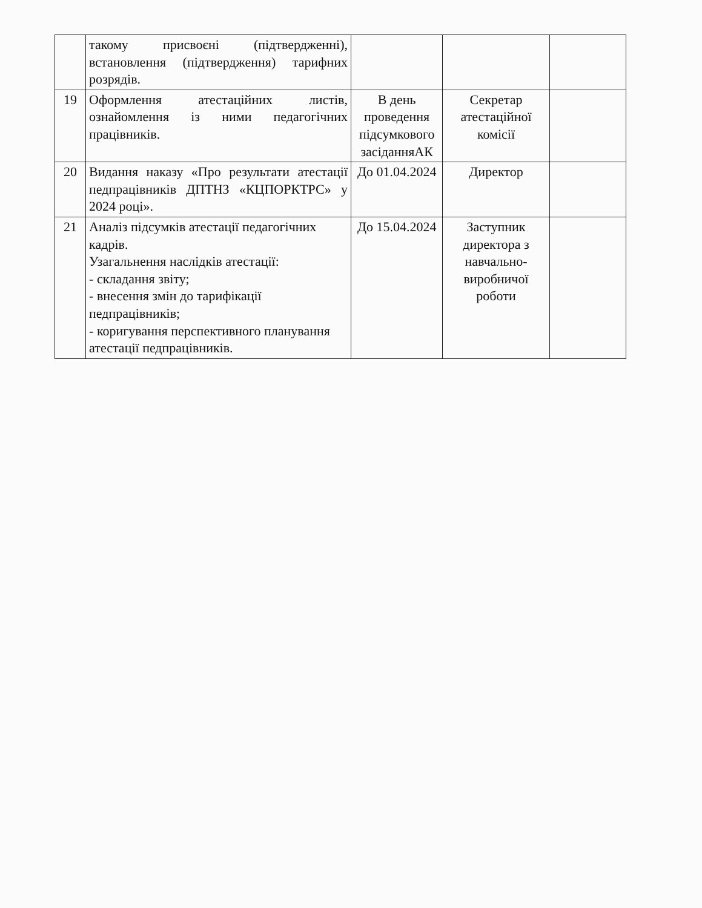| | такому присвоєні (підтвердженні), встановлення (підтвердження) тарифних розрядів. | | | |
| 19 | Оформлення атестаційних листів, ознайомлення із ними педагогічних працівників. | В день проведення підсумкового засіданняАК | Секретар атестаційної комісії | |
| 20 | Видання наказу «Про результати атестації педпрацівників ДПТНЗ «КЦПОРКТРС» у 2024 році». | До 01.04.2024 | Директор | |
| 21 | Аналіз підсумків атестації педагогічних кадрів. Узагальнення наслідків атестації: - складання звіту; - внесення змін до тарифікації педпрацівників; - коригування перспективного планування атестації педпрацівників. | До 15.04.2024 | Заступник директора з навчально-виробничої роботи | |